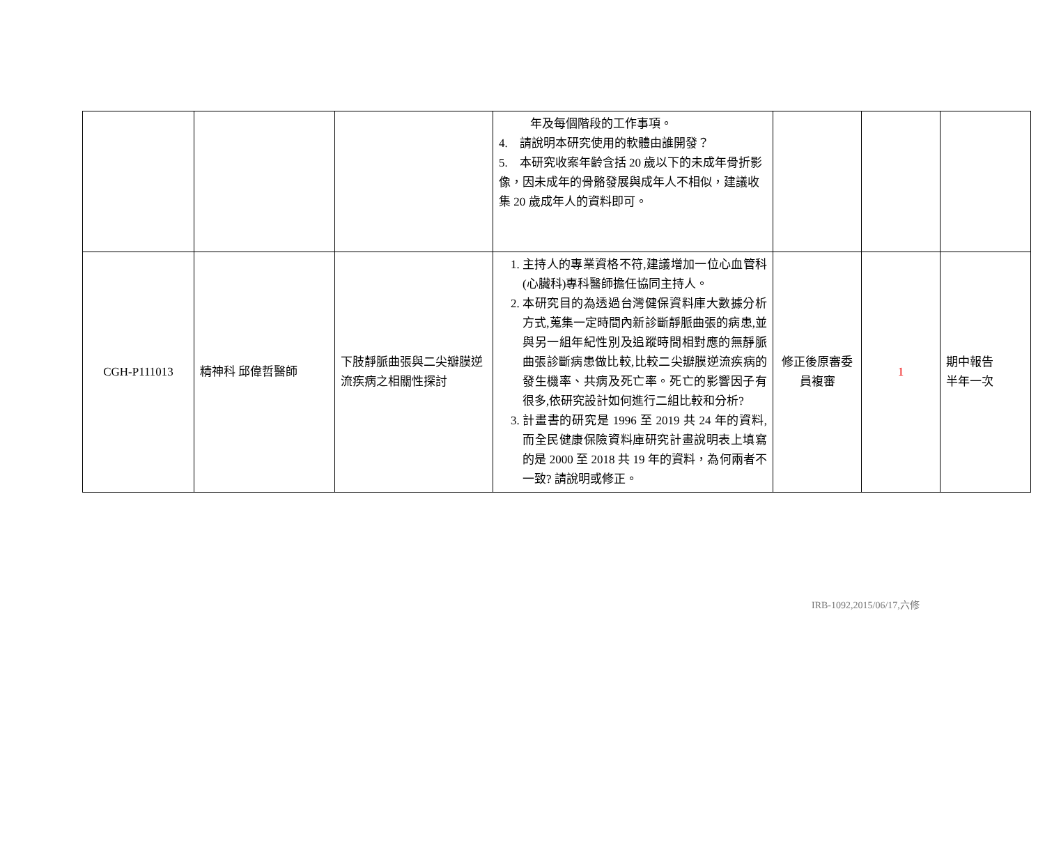| | | | 年及每個階段的工作事項。 4. 請說明本研究使用的軟體由誰開發？ 5. 本研究收案年齡含括 20 歲以下的未成年骨折影像，因未成年的骨骼發展與成年人不相似，建議收集 20 歲成年人的資料即可。 | | | |
| CGH-P111013 | 精神科 邱偉哲醫師 | 下肢靜脈曲張與二尖瓣膜逆流疾病之相關性探討 | 1. 主持人的專業資格不符,建議增加一位心血管科(心臟科)專科醫師擔任協同主持人。 2. 本研究目的為透過台灣健保資料庫大數據分析方式,蒐集一定時間內新診斷靜脈曲張的病患,並與另一組年紀性別及追蹤時間相對應的無靜脈曲張診斷病患做比較,比較二尖瓣膜逆流疾病的發生機率、共病及死亡率。死亡的影響因子有很多,依研究設計如何進行二組比較和分析? 3. 計畫書的研究是 1996 至 2019 共 24 年的資料,而全民健康保險資料庫研究計畫說明表上填寫的是 2000 至 2018 共 19 年的資料，為何兩者不一致? 請說明或修正。 | 修正後原審委員複審 | 1 | 期中報告 半年一次 |
IRB-1092,2015/06/17,六修